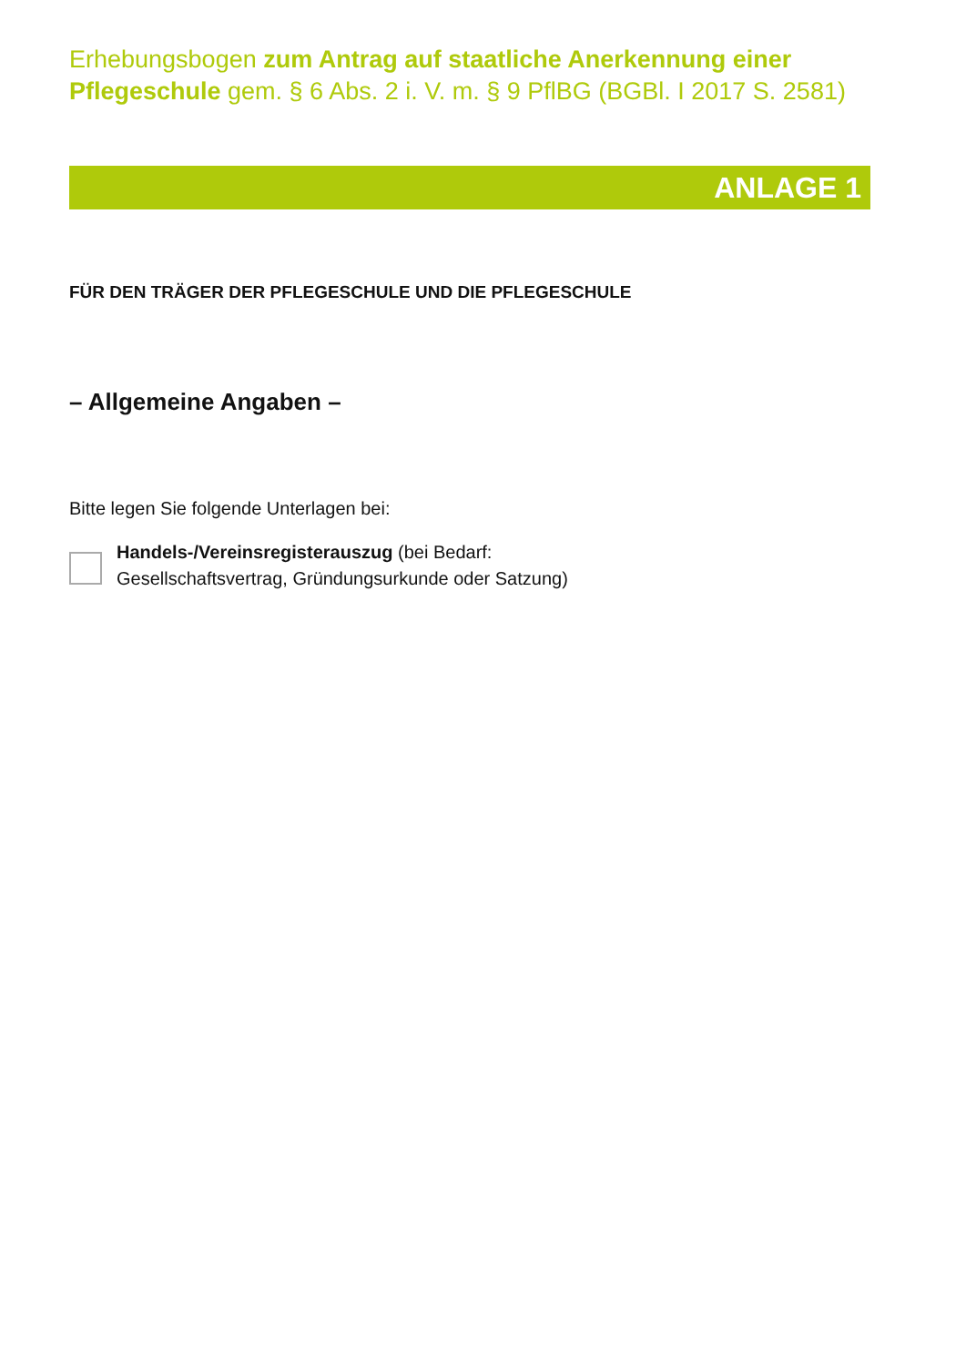Erhebungsbogen zum Antrag auf staatliche Anerkennung einer Pflegeschule gem. § 6 Abs. 2 i. V. m. § 9 PflBG (BGBl. I 2017 S. 2581)
ANLAGE 1
FÜR DEN TRÄGER DER PFLEGESCHULE UND DIE PFLEGESCHULE
– Allgemeine Angaben –
Bitte legen Sie folgende Unterlagen bei:
Handels-/Vereinsregisterauszug (bei Bedarf:
Gesellschaftsvertrag, Gründungsurkunde oder Satzung)